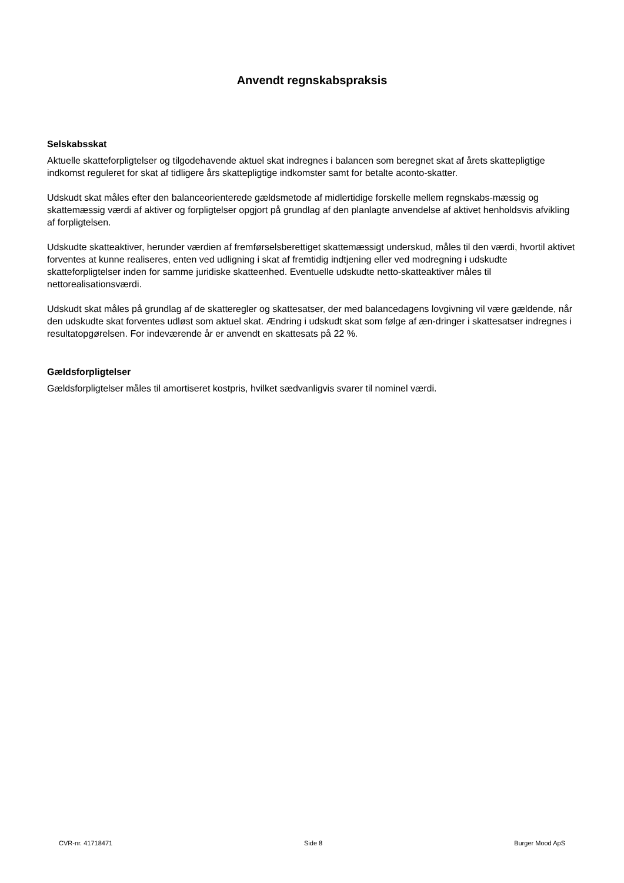Anvendt regnskabspraksis
Selskabsskat
Aktuelle skatteforpligtelser og tilgodehavende aktuel skat indregnes i balancen som beregnet skat af årets skattepligtige indkomst reguleret for skat af tidligere års skattepligtige indkomster samt for betalte aconto-skatter.
Udskudt skat måles efter den balanceorienterede gældsmetode af midlertidige forskelle mellem regnskabs-mæssig og skattemæssig værdi af aktiver og forpligtelser opgjort på grundlag af den planlagte anvendelse af aktivet henholdsvis afvikling af forpligtelsen.
Udskudte skatteaktiver, herunder værdien af fremførselsberettiget skattemæssigt underskud, måles til den værdi, hvortil aktivet forventes at kunne realiseres, enten ved udligning i skat af fremtidig indtjening eller ved modregning i udskudte skatteforpligtelser inden for samme juridiske skatteenhed. Eventuelle udskudte netto-skatteaktiver måles til nettorealisationsværdi.
Udskudt skat måles på grundlag af de skatteregler og skattesatser, der med balancedagens lovgivning vil være gældende, når den udskudte skat forventes udløst som aktuel skat. Ændring i udskudt skat som følge af æn-dringer i skattesatser indregnes i resultatopgørelsen. For indeværende år er anvendt en skattesats på 22 %.
Gældsforpligtelser
Gældsforpligtelser måles til amortiseret kostpris, hvilket sædvanligvis svarer til nominel værdi.
CVR-nr. 41718471 Side 8 Burger Mood ApS